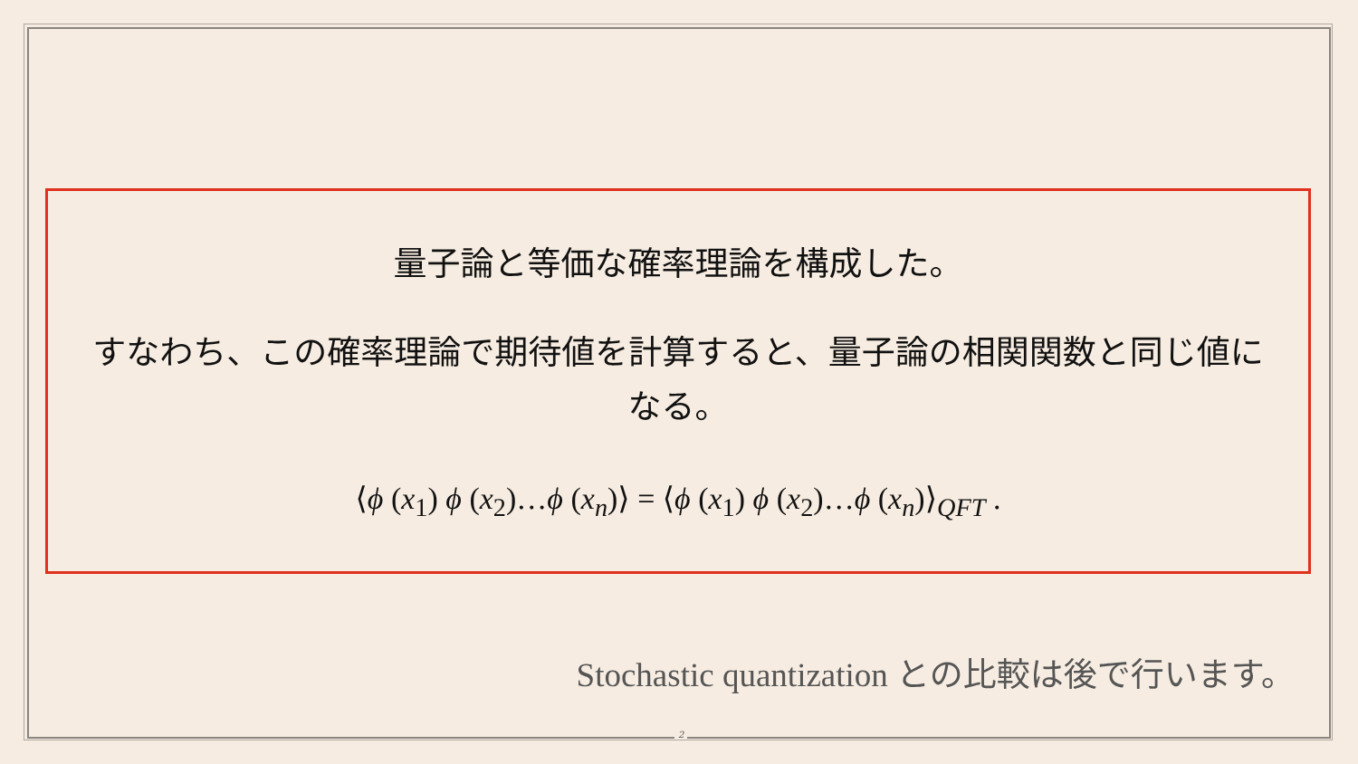量子論と等価な確率理論を構成した。
すなわち、この確率理論で期待値を計算すると、量子論の相関関数と同じ値に
なる。
⟨ϕ (x<sub>1</sub>) ϕ (x<sub>2</sub>)…ϕ (x<sub>n</sub>)⟩ = ⟨ϕ (x<sub>1</sub>) ϕ (x<sub>2</sub>)…ϕ (x<sub>n</sub>)⟩<sub>QFT</sub> .
Stochastic quantization との比較は後で行います。
2